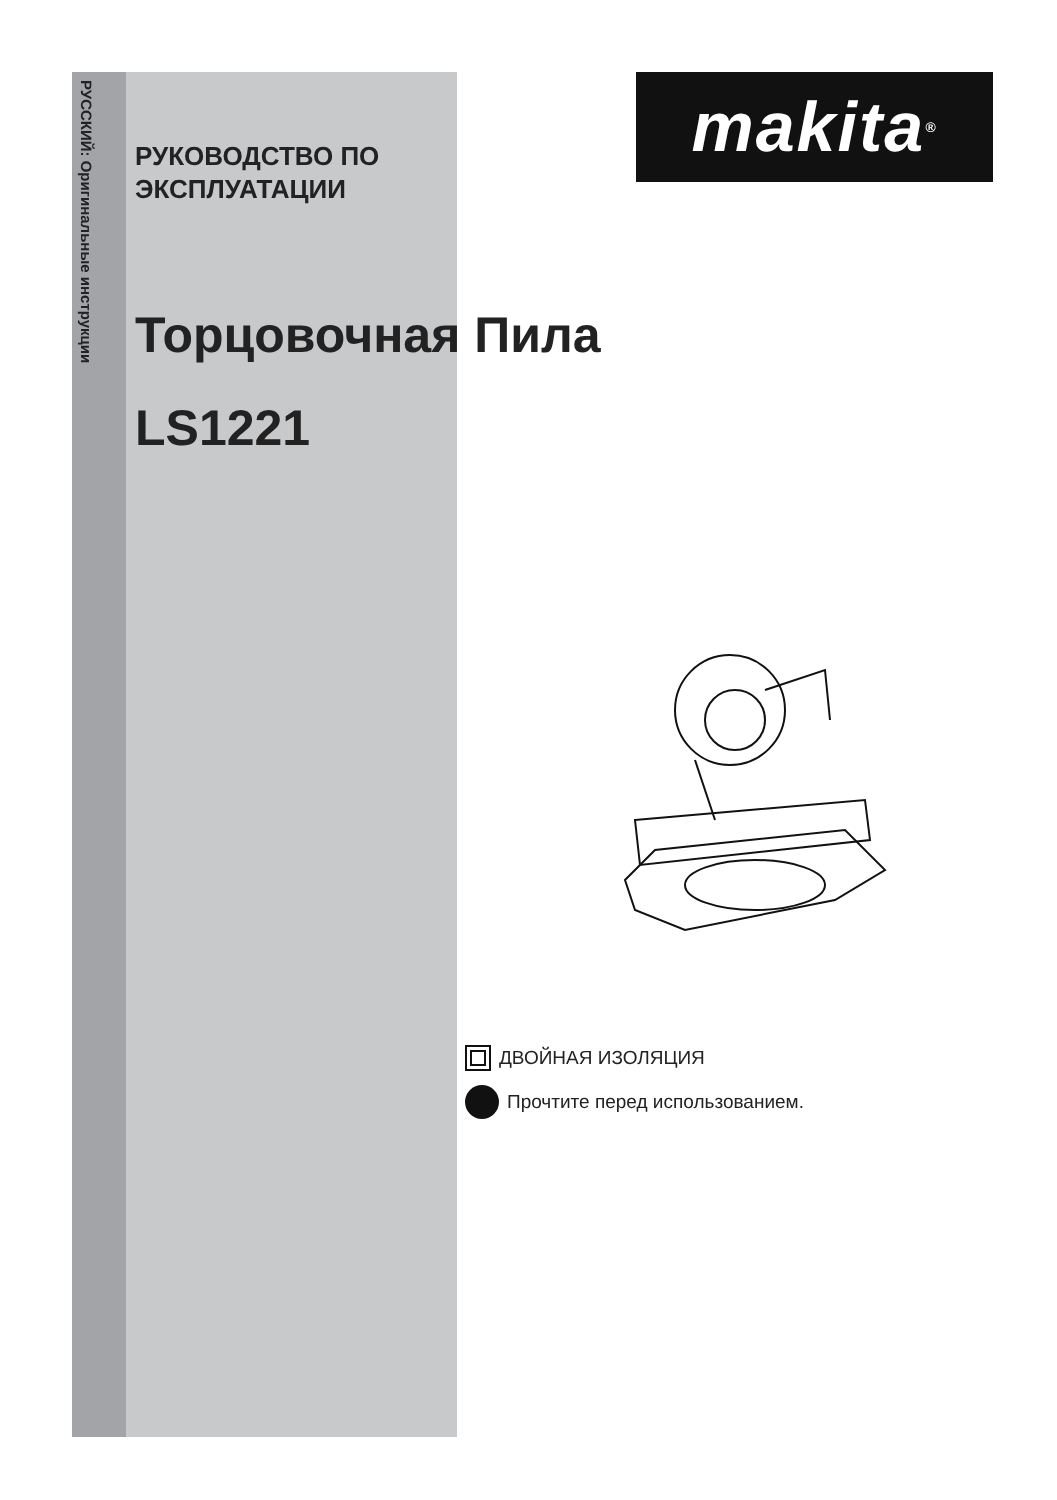РУССКИЙ: Оригинальные инструкции
makita<sup>®</sup>
РУКОВОДСТВО ПО
ЭКСПЛУАТАЦИИ
Торцовочная Пила
LS1221
ДВОЙНАЯ ИЗОЛЯЦИЯ
Прочтите перед использованием.